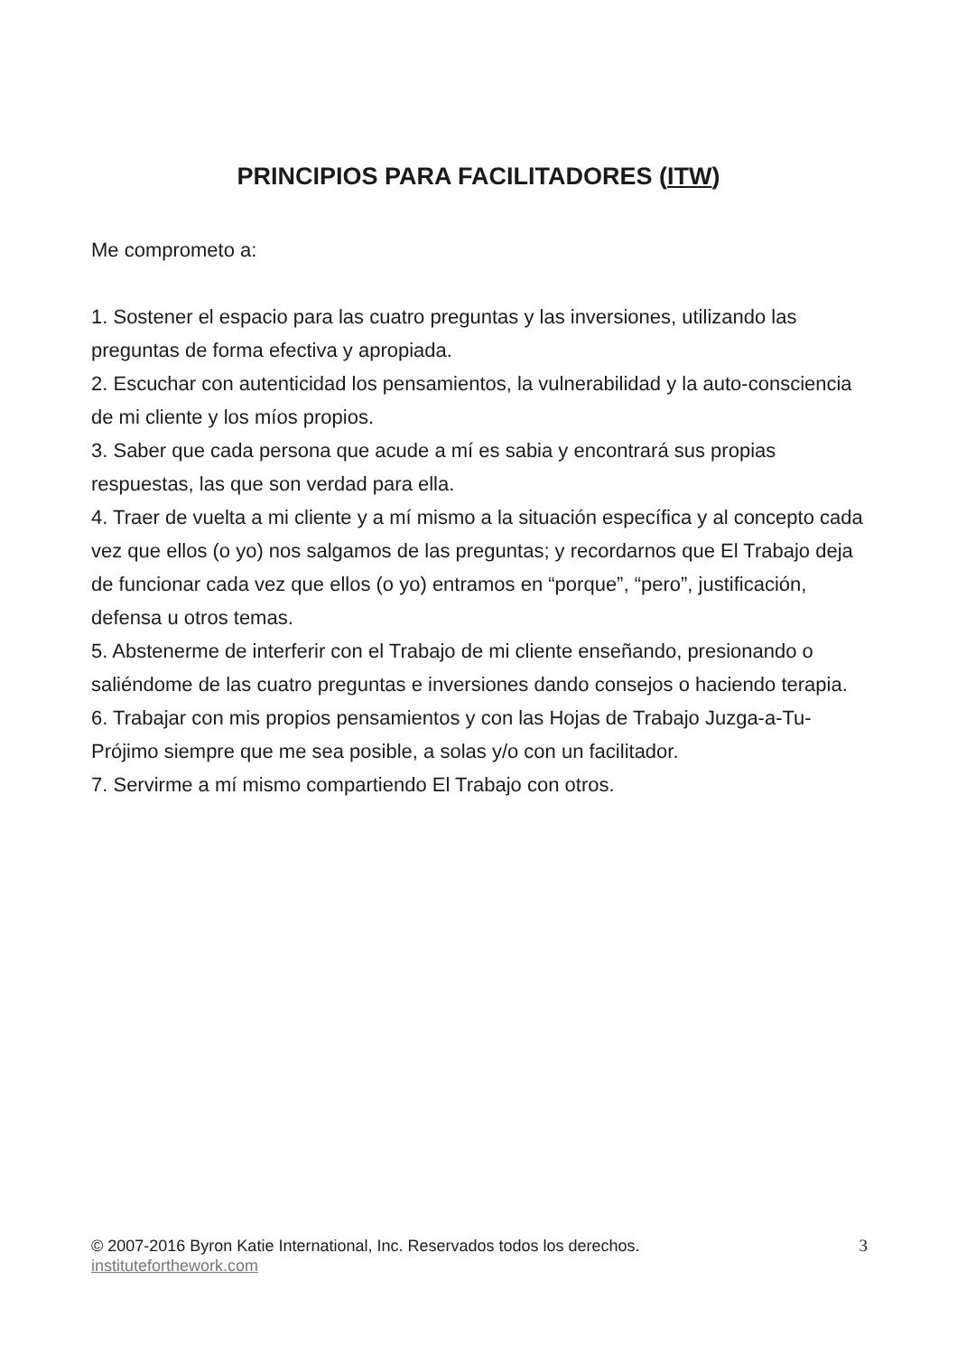PRINCIPIOS PARA FACILITADORES (ITW)
Me comprometo a:
1. Sostener el espacio para las cuatro preguntas y las inversiones, utilizando las preguntas de forma efectiva y apropiada.
2. Escuchar con autenticidad los pensamientos, la vulnerabilidad y la auto-consciencia de mi cliente y los míos propios.
3. Saber que cada persona que acude a mí es sabia y encontrará sus propias respuestas, las que son verdad para ella.
4. Traer de vuelta a mi cliente y a mí mismo a la situación específica y al concepto cada vez que ellos (o yo) nos salgamos de las preguntas; y recordarnos que El Trabajo deja de funcionar cada vez que ellos (o yo) entramos en “porque”, “pero”, justificación, defensa u otros temas.
5. Abstenerme de interferir con el Trabajo de mi cliente enseñando, presionando o saliéndome de las cuatro preguntas e inversiones dando consejos o haciendo terapia.
6. Trabajar con mis propios pensamientos y con las Hojas de Trabajo Juzga-a-Tu-Prójimo siempre que me sea posible, a solas y/o con un facilitador.
7. Servirme a mí mismo compartiendo El Trabajo con otros.
© 2007-2016 Byron Katie International, Inc. Reservados todos los derechos.
instituteforthework.com
3